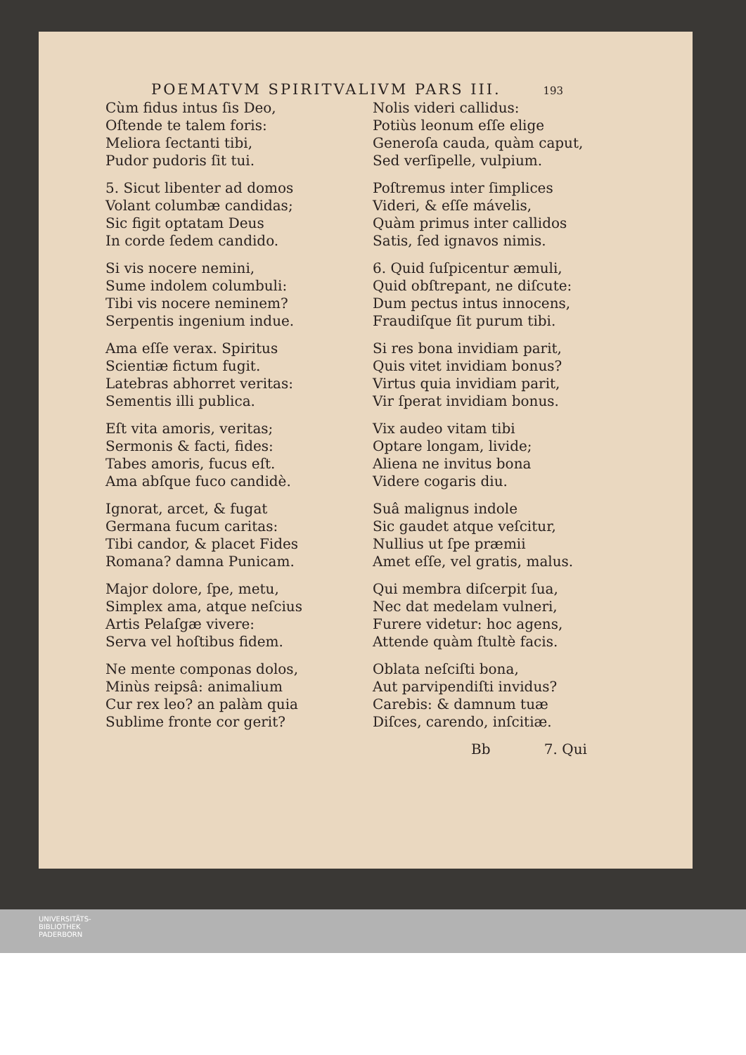POEMATVM SPIRITVALIVM PARS III. 193
Cùm fidus intus ſis Deo,
Oſtende te talem foris:
Meliora ſectanti tibi,
Pudor pudoris ſit tui.
5. Sicut libenter ad domos
Volant columbæ candidas;
Sic figit optatam Deus
In corde ſedem candido.
Si vis nocere nemini,
Sume indolem columbuli:
Tibi vis nocere neminem?
Serpentis ingenium indue.
Ama eſſe verax. Spiritus
Scientiæ fictum fugit.
Latebras abhorret veritas:
Sementis illi publica.
Eſt vita amoris, veritas;
Sermonis & facti, fides:
Tabes amoris, fucus eſt.
Ama abſque fuco candidè.
Ignorat, arcet, & fugat
Germana fucum caritas:
Tibi candor, & placet Fides
Romana? damna Punicam.
Major dolore, ſpe, metu,
Simplex ama, atque neſcius
Artis Pelaſgæ vivere:
Serva vel hoſtibus fidem.
Ne mente componas dolos,
Minùs reipsâ: animalium
Cur rex leo? an palàm quia
Sublime fronte cor gerit?
Nolis videri callidus:
Potiùs leonum eſſe elige
Generoſa cauda, quàm caput,
Sed verſipelle, vulpium.
Poſtremus inter ſimplices
Videri, & eſſe mávelis,
Quàm primus inter callidos
Satis, ſed ignavos nimis.
6. Quid ſuſpicentur æmuli,
Quid obſtrepant, ne diſcute:
Dum pectus intus innocens,
Fraudiſque ſit purum tibi.
Si res bona invidiam parit,
Quis vitet invidiam bonus?
Virtus quia invidiam parit,
Vir ſperat invidiam bonus.
Vix audeo vitam tibi
Optare longam, livide;
Aliena ne invitus bona
Videre cogaris diu.
Suâ malignus indole
Sic gaudet atque veſcitur,
Nullius ut ſpe præmii
Amet eſſe, vel gratis, malus.
Qui membra diſcerpit ſua,
Nec dat medelam vulneri,
Furere videtur: hoc agens,
Attende quàm ſtultè facis.
Oblata neſciſti bona,
Aut parvipendiſti invidus?
Carebis: & damnum tuæ
Diſces, carendo, inſcitiæ.
Bb 7. Qui
UNIVERSITÄTS-
BIBLIOTHEK
PADERBORN